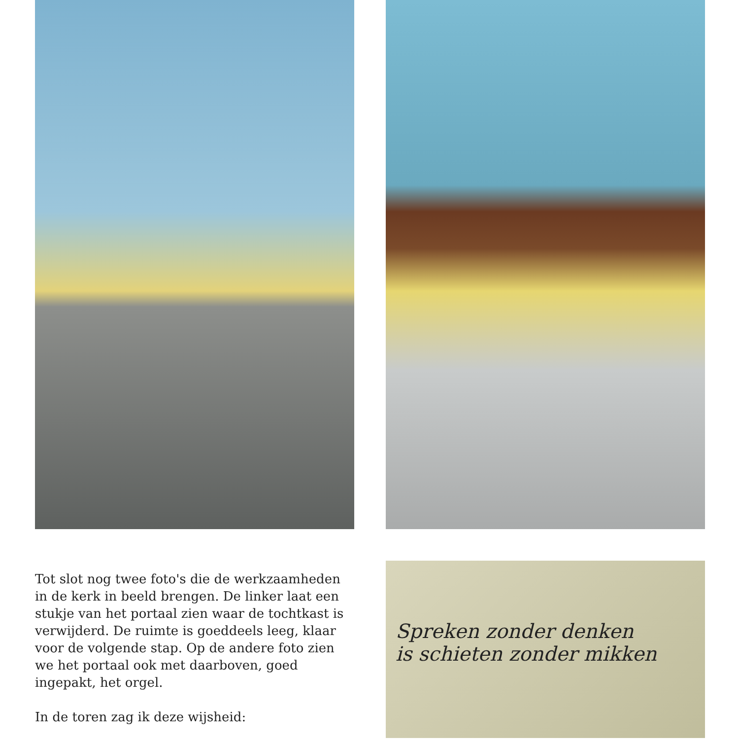Tot slot nog twee foto's die de werkzaamheden in de kerk in beeld brengen. De linker laat een stukje van het portaal zien waar de tochtkast is verwijderd. De ruimte is goeddeels leeg, klaar voor de volgende stap. Op de andere foto zien we het portaal ook met daarboven, goed ingepakt, het orgel.
In de toren zag ik deze wijsheid:
Spreken zonder denken
is schieten zonder mikken